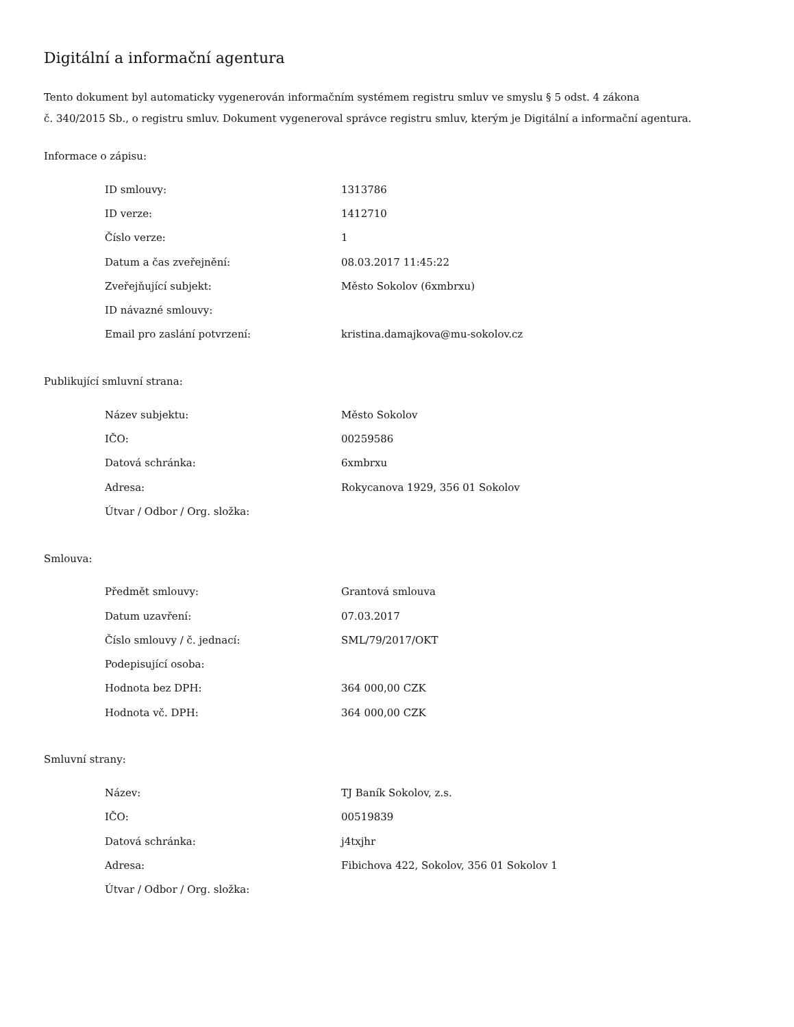Digitální a informační agentura
Tento dokument byl automaticky vygenerován informačním systémem registru smluv ve smyslu § 5 odst. 4 zákona
č. 340/2015 Sb., o registru smluv. Dokument vygeneroval správce registru smluv, kterým je Digitální a informační agentura.
Informace o zápisu:
| ID smlouvy: | 1313786 |
| ID verze: | 1412710 |
| Číslo verze: | 1 |
| Datum a čas zveřejnění: | 08.03.2017 11:45:22 |
| Zveřejňující subjekt: | Město Sokolov (6xmbrxu) |
| ID návazné smlouvy: | |
| Email pro zaslání potvrzení: | kristina.damajkova@mu-sokolov.cz |
Publikující smluvní strana:
| Název subjektu: | Město Sokolov |
| IČO: | 00259586 |
| Datová schránka: | 6xmbrxu |
| Adresa: | Rokycanova 1929, 356 01 Sokolov |
| Útvar / Odbor / Org. složka: | |
Smlouva:
| Předmět smlouvy: | Grantová smlouva |
| Datum uzavření: | 07.03.2017 |
| Číslo smlouvy / č. jednací: | SML/79/2017/OKT |
| Podepisující osoba: | |
| Hodnota bez DPH: | 364 000,00 CZK |
| Hodnota vč. DPH: | 364 000,00 CZK |
Smluvní strany:
| Název: | TJ Baník Sokolov, z.s. |
| IČO: | 00519839 |
| Datová schránka: | j4txjhr |
| Adresa: | Fibichova 422, Sokolov, 356 01 Sokolov 1 |
| Útvar / Odbor / Org. složka: | |